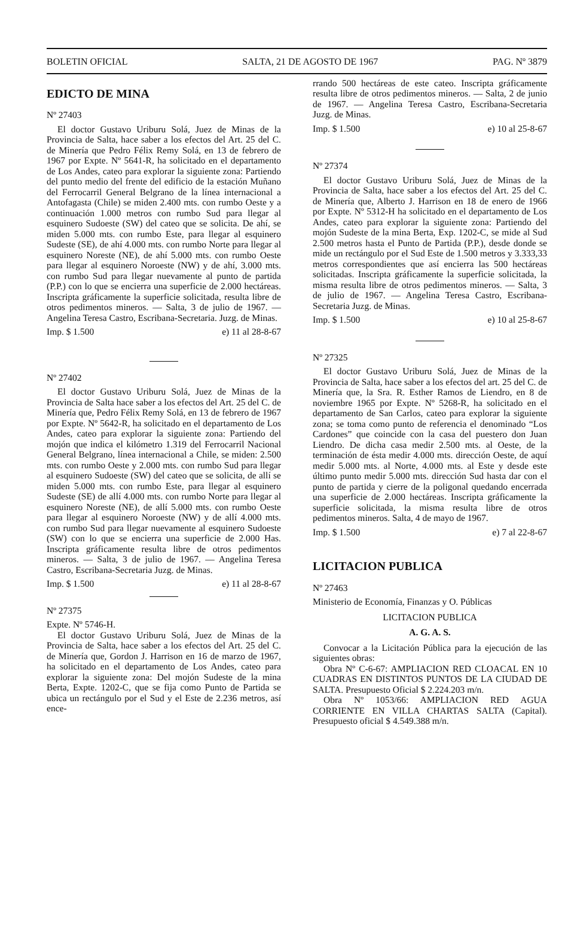BOLETIN OFICIAL SALTA, 21 DE AGOSTO DE 1967 PAG. Nº 3879
EDICTO DE MINA
Nº 27403
El doctor Gustavo Uriburu Solá, Juez de Minas de la Provincia de Salta, hace saber a los efectos del Art. 25 del C. de Minería que Pedro Félix Remy Solá, en 13 de febrero de 1967 por Expte. Nº 5641-R, ha solicitado en el departamento de Los Andes, cateo para explorar la siguiente zona: Partiendo del punto medio del frente del edificio de la estación Muñano del Ferrocarril General Belgrano de la línea internacional a Antofagasta (Chile) se miden 2.400 mts. con rumbo Oeste y a continuación 1.000 metros con rumbo Sud para llegar al esquinero Sudoeste (SW) del cateo que se solicita. De ahí, se miden 5.000 mts. con rumbo Este, para llegar al esquinero Sudeste (SE), de ahí 4.000 mts. con rumbo Norte para llegar al esquinero Noreste (NE), de ahí 5.000 mts. con rumbo Oeste para llegar al esquinero Noroeste (NW) y de ahí, 3.000 mts. con rumbo Sud para llegar nuevamente al punto de partida (P.P.) con lo que se encierra una superficie de 2.000 hectáreas. Inscripta gráficamente la superficie solicitada, resulta libre de otros pedimentos mineros. — Salta, 3 de julio de 1967. — Angelina Teresa Castro, Escribana-Secretaria. Juzg. de Minas.
Imp. $ 1.500 e) 11 al 28-8-67
Nº 27402
El doctor Gustavo Uriburu Solá, Juez de Minas de la Provincia de Salta hace saber a los efectos del Art. 25 del C. de Minería que, Pedro Félix Remy Solá, en 13 de febrero de 1967 por Expte. Nº 5642-R, ha solicitado en el departamento de Los Andes, cateo para explorar la siguiente zona: Partiendo del mojón que indica el kilómetro 1.319 del Ferrocarril Nacional General Belgrano, línea internacional a Chile, se miden: 2.500 mts. con rumbo Oeste y 2.000 mts. con rumbo Sud para llegar al esquinero Sudoeste (SW) del cateo que se solicita, de allí se miden 5.000 mts. con rumbo Este, para llegar al esquinero Sudeste (SE) de allí 4.000 mts. con rumbo Norte para llegar al esquinero Noreste (NE), de allí 5.000 mts. con rumbo Oeste para llegar al esquinero Noroeste (NW) y de allí 4.000 mts. con rumbo Sud para llegar nuevamente al esquinero Sudoeste (SW) con lo que se encierra una superficie de 2.000 Has. Inscripta gráficamente resulta libre de otros pedimentos mineros. — Salta, 3 de julio de 1967. — Angelina Teresa Castro, Escribana-Secretaria Juzg. de Minas.
Imp. $ 1.500 e) 11 al 28-8-67
Nº 27375
Expte. Nº 5746-H.
El doctor Gustavo Uriburu Solá, Juez de Minas de la Provincia de Salta, hace saber a los efectos del Art. 25 del C. de Minería que, Gordon J. Harrison en 16 de marzo de 1967, ha solicitado en el departamento de Los Andes, cateo para explorar la siguiente zona: Del mojón Sudeste de la mina Berta, Expte. 1202-C, que se fija como Punto de Partida se ubica un rectángulo por el Sud y el Este de 2.236 metros, así ence-
rrando 500 hectáreas de este cateo. Inscripta gráficamente resulta libre de otros pedimentos mineros. — Salta, 2 de junio de 1967. — Angelina Teresa Castro, Escribana-Secretaria Juzg. de Minas.
Imp. $ 1.500 e) 10 al 25-8-67
Nº 27374
El doctor Gustavo Uriburu Solá, Juez de Minas de la Provincia de Salta, hace saber a los efectos del Art. 25 del C. de Minería que, Alberto J. Harrison en 18 de enero de 1966 por Expte. Nº 5312-H ha solicitado en el departamento de Los Andes, cateo para explorar la siguiente zona: Partiendo del mojón Sudeste de la mina Berta, Exp. 1202-C, se mide al Sud 2.500 metros hasta el Punto de Partida (P.P.), desde donde se mide un rectángulo por el Sud Este de 1.500 metros y 3.333,33 metros correspondientes que así encierra las 500 hectáreas solicitadas. Inscripta gráficamente la superficie solicitada, la misma resulta libre de otros pedimentos mineros. — Salta, 3 de julio de 1967. — Angelina Teresa Castro, Escribana-Secretaria Juzg. de Minas.
Imp. $ 1.500 e) 10 al 25-8-67
Nº 27325
El doctor Gustavo Uriburu Solá, Juez de Minas de la Provincia de Salta, hace saber a los efectos del art. 25 del C. de Minería que, la Sra. R. Esther Ramos de Liendro, en 8 de noviembre 1965 por Expte. Nº 5268-R, ha solicitado en el departamento de San Carlos, cateo para explorar la siguiente zona; se toma como punto de referencia el denominado “Los Cardones” que coincide con la casa del puestero don Juan Liendro. De dicha casa medir 2.500 mts. al Oeste, de la terminación de ésta medir 4.000 mts. dirección Oeste, de aquí medir 5.000 mts. al Norte, 4.000 mts. al Este y desde este último punto medir 5.000 mts. dirección Sud hasta dar con el punto de partida y cierre de la poligonal quedando encerrada una superficie de 2.000 hectáreas. Inscripta gráficamente la superficie solicitada, la misma resulta libre de otros pedimentos mineros. Salta, 4 de mayo de 1967.
Imp. $ 1.500 e) 7 al 22-8-67
LICITACION PUBLICA
Nº 27463
Ministerio de Economía, Finanzas y O. Públicas
LICITACION PUBLICA
A. G. A. S.
Convocar a la Licitación Pública para la ejecución de las siguientes obras:
Obra Nº C-6-67: AMPLIACION RED CLOACAL EN 10 CUADRAS EN DISTINTOS PUNTOS DE LA CIUDAD DE SALTA. Presupuesto Oficial $ 2.224.203 m/n.
Obra Nº 1053/66: AMPLIACION RED AGUA CORRIENTE EN VILLA CHARTAS SALTA (Capital). Presupuesto oficial $ 4.549.388 m/n.